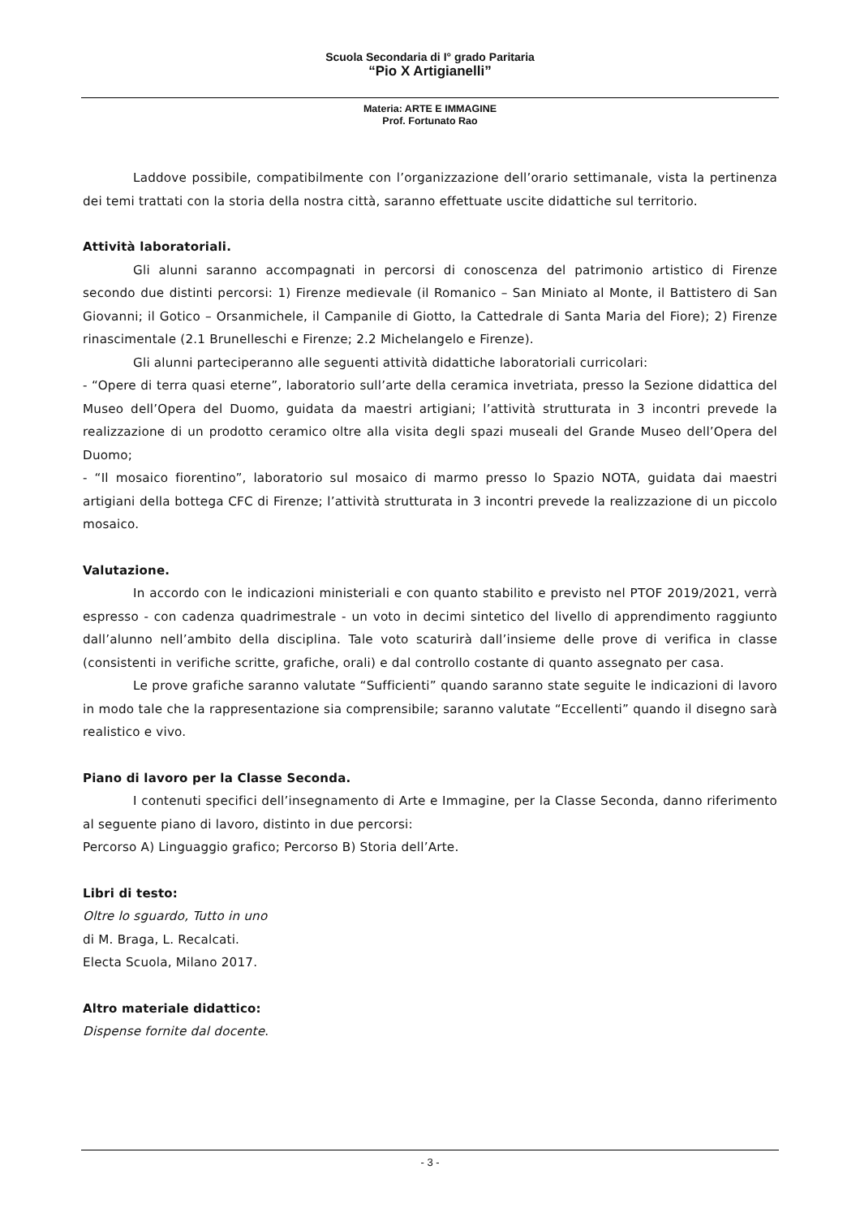Scuola Secondaria di I° grado Paritaria
“Pio X Artigianelli”
Materia: ARTE E IMMAGINE
Prof. Fortunato Rao
Laddove possibile, compatibilmente con l’organizzazione dell’orario settimanale, vista la pertinenza dei temi trattati con la storia della nostra città, saranno effettuate uscite didattiche sul territorio.
Attività laboratoriali.
Gli alunni saranno accompagnati in percorsi di conoscenza del patrimonio artistico di Firenze secondo due distinti percorsi: 1) Firenze medievale (il Romanico – San Miniato al Monte, il Battistero di San Giovanni; il Gotico – Orsanmichele, il Campanile di Giotto, la Cattedrale di Santa Maria del Fiore); 2) Firenze rinascimentale (2.1 Brunelleschi e Firenze; 2.2 Michelangelo e Firenze).
Gli alunni parteciperanno alle seguenti attività didattiche laboratoriali curricolari:
- “Opere di terra quasi eterne”, laboratorio sull’arte della ceramica invetriata, presso la Sezione didattica del Museo dell’Opera del Duomo, guidata da maestri artigiani; l’attività strutturata in 3 incontri prevede la realizzazione di un prodotto ceramico oltre alla visita degli spazi museali del Grande Museo dell’Opera del Duomo;
- “Il mosaico fiorentino”, laboratorio sul mosaico di marmo presso lo Spazio NOTA, guidata dai maestri artigiani della bottega CFC di Firenze; l’attività strutturata in 3 incontri prevede la realizzazione di un piccolo mosaico.
Valutazione.
In accordo con le indicazioni ministeriali e con quanto stabilito e previsto nel PTOF 2019/2021, verrà espresso - con cadenza quadrimestrale - un voto in decimi sintetico del livello di apprendimento raggiunto dall’alunno nell’ambito della disciplina. Tale voto scaturirà dall’insieme delle prove di verifica in classe (consistenti in verifiche scritte, grafiche, orali) e dal controllo costante di quanto assegnato per casa.
Le prove grafiche saranno valutate “Sufficienti” quando saranno state seguite le indicazioni di lavoro in modo tale che la rappresentazione sia comprensibile; saranno valutate “Eccellenti” quando il disegno sarà realistico e vivo.
Piano di lavoro per la Classe Seconda.
I contenuti specifici dell’insegnamento di Arte e Immagine, per la Classe Seconda, danno riferimento al seguente piano di lavoro, distinto in due percorsi:
Percorso A) Linguaggio grafico; Percorso B) Storia dell’Arte.
Libri di testo:
Oltre lo sguardo, Tutto in uno
di M. Braga, L. Recalcati.
Electa Scuola, Milano 2017.
Altro materiale didattico:
Dispense fornite dal docente.
- 3 -